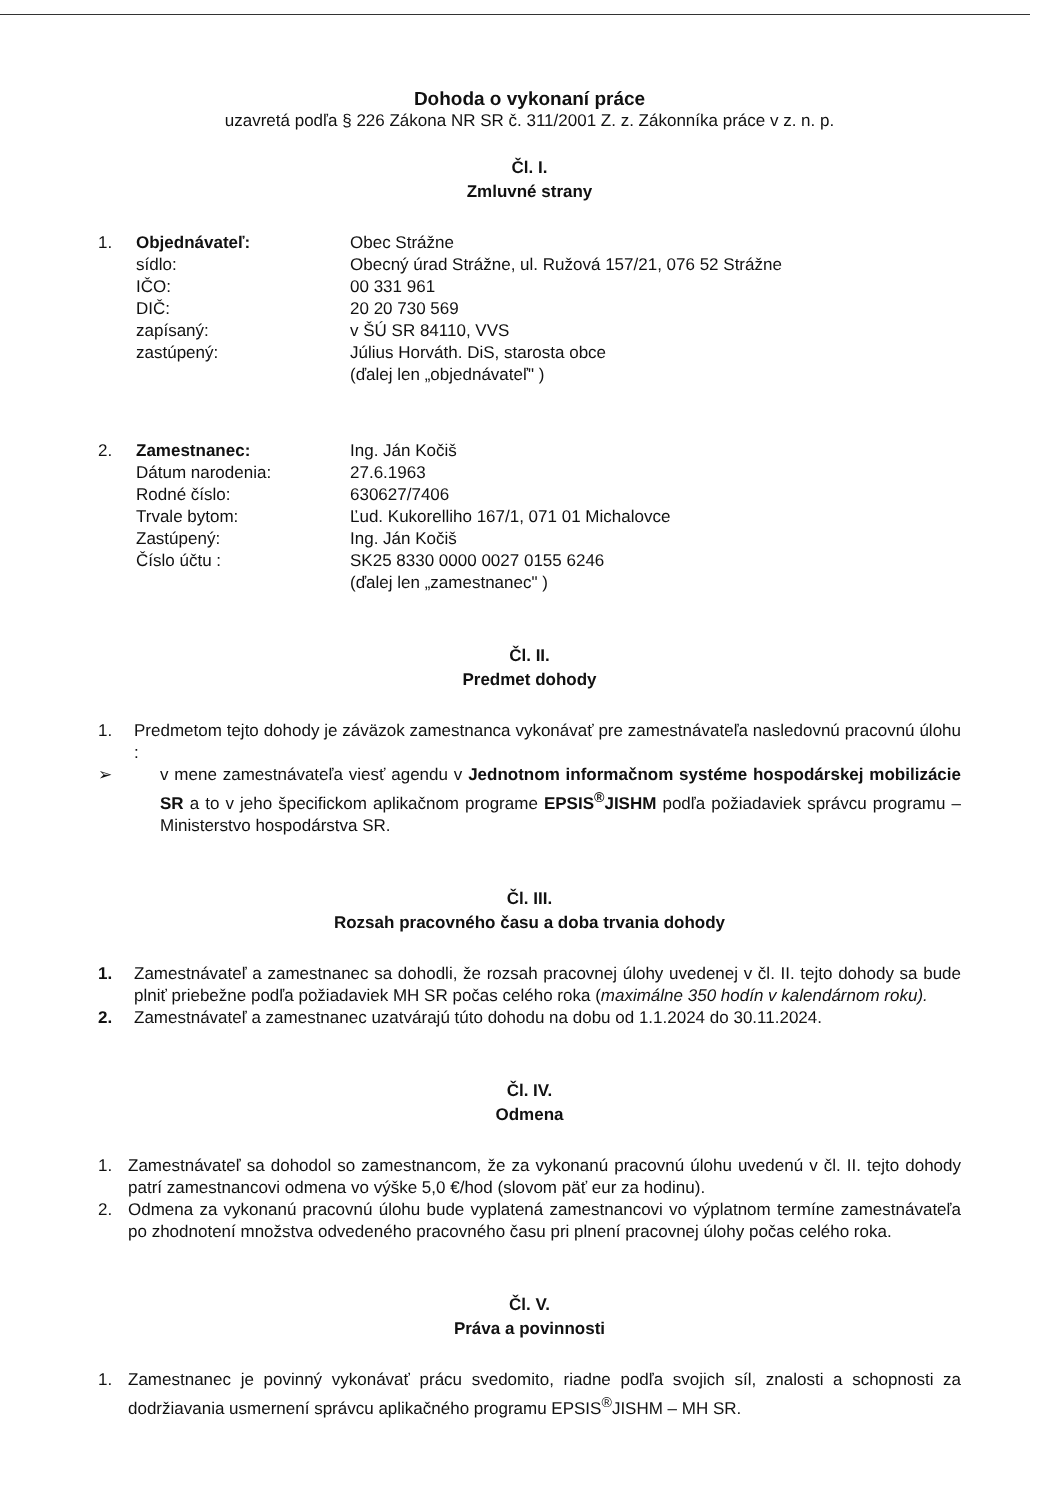Dohoda o vykonaní práce
uzavretá podľa § 226 Zákona NR SR č. 311/2001 Z. z. Zákonníka práce v z. n. p.
Čl. I.
Zmluvné strany
| 1. | Objednávateľ: | Obec Strážne |
| | sídlo: | Obecný úrad Strážne, ul. Ružová 157/21, 076 52 Strážne |
| | IČO: | 00 331 961 |
| | DIČ: | 20 20 730 569 |
| | zapísaný: | v ŠÚ SR 84110, VVS |
| | zastúpený: | Július Horváth. DiS, starosta obce |
| | | (ďalej len „objednávateľ" ) |
| 2. | Zamestnanec: | Ing. Ján Kočiš |
| | Dátum narodenia: | 27.6.1963 |
| | Rodné číslo: | 630627/7406 |
| | Trvale bytom: | Ľud. Kukorelliho 167/1, 071 01 Michalovce |
| | Zastúpený: | Ing. Ján Kočiš |
| | Číslo účtu : | SK25 8330 0000 0027 0155 6246 |
| | | (ďalej len „zamestnanec" ) |
Čl. II.
Predmet dohody
1. Predmetom tejto dohody je záväzok zamestnanca vykonávať pre zamestnávateľa nasledovnú pracovnú úlohu :
➢ v mene zamestnávateľa viesť agendu v Jednotnom informačnom systéme hospodárskej mobilizácie SR a to v jeho špecifickom aplikačnom programe EPSIS<sup>®</sup>JISHM podľa požiadaviek správcu programu – Ministerstvo hospodárstva SR.
Čl. III.
Rozsah pracovného času a doba trvania dohody
1. Zamestnávateľ a zamestnanec sa dohodli, že rozsah pracovnej úlohy uvedenej v čl. II. tejto dohody sa bude plniť priebežne podľa požiadaviek MH SR počas celého roka (maximálne 350 hodín v kalendárnom roku).
2. Zamestnávateľ a zamestnanec uzatvárajú túto dohodu na dobu od 1.1.2024 do 30.11.2024.
Čl. IV.
Odmena
1. Zamestnávateľ sa dohodol so zamestnancom, že za vykonanú pracovnú úlohu uvedenú v čl. II. tejto dohody patrí zamestnancovi odmena vo výške 5,0 €/hod (slovom päť eur za hodinu).
2. Odmena za vykonanú pracovnú úlohu bude vyplatená zamestnancovi vo výplatnom termíne zamestnávateľa po zhodnotení množstva odvedeného pracovného času pri plnení pracovnej úlohy počas celého roka.
Čl. V.
Práva a povinnosti
1. Zamestnanec je povinný vykonávať prácu svedomito, riadne podľa svojich síl, znalosti a schopnosti za dodržiavania usmernení správcu aplikačného programu EPSIS<sup>®</sup>JISHM – MH SR.